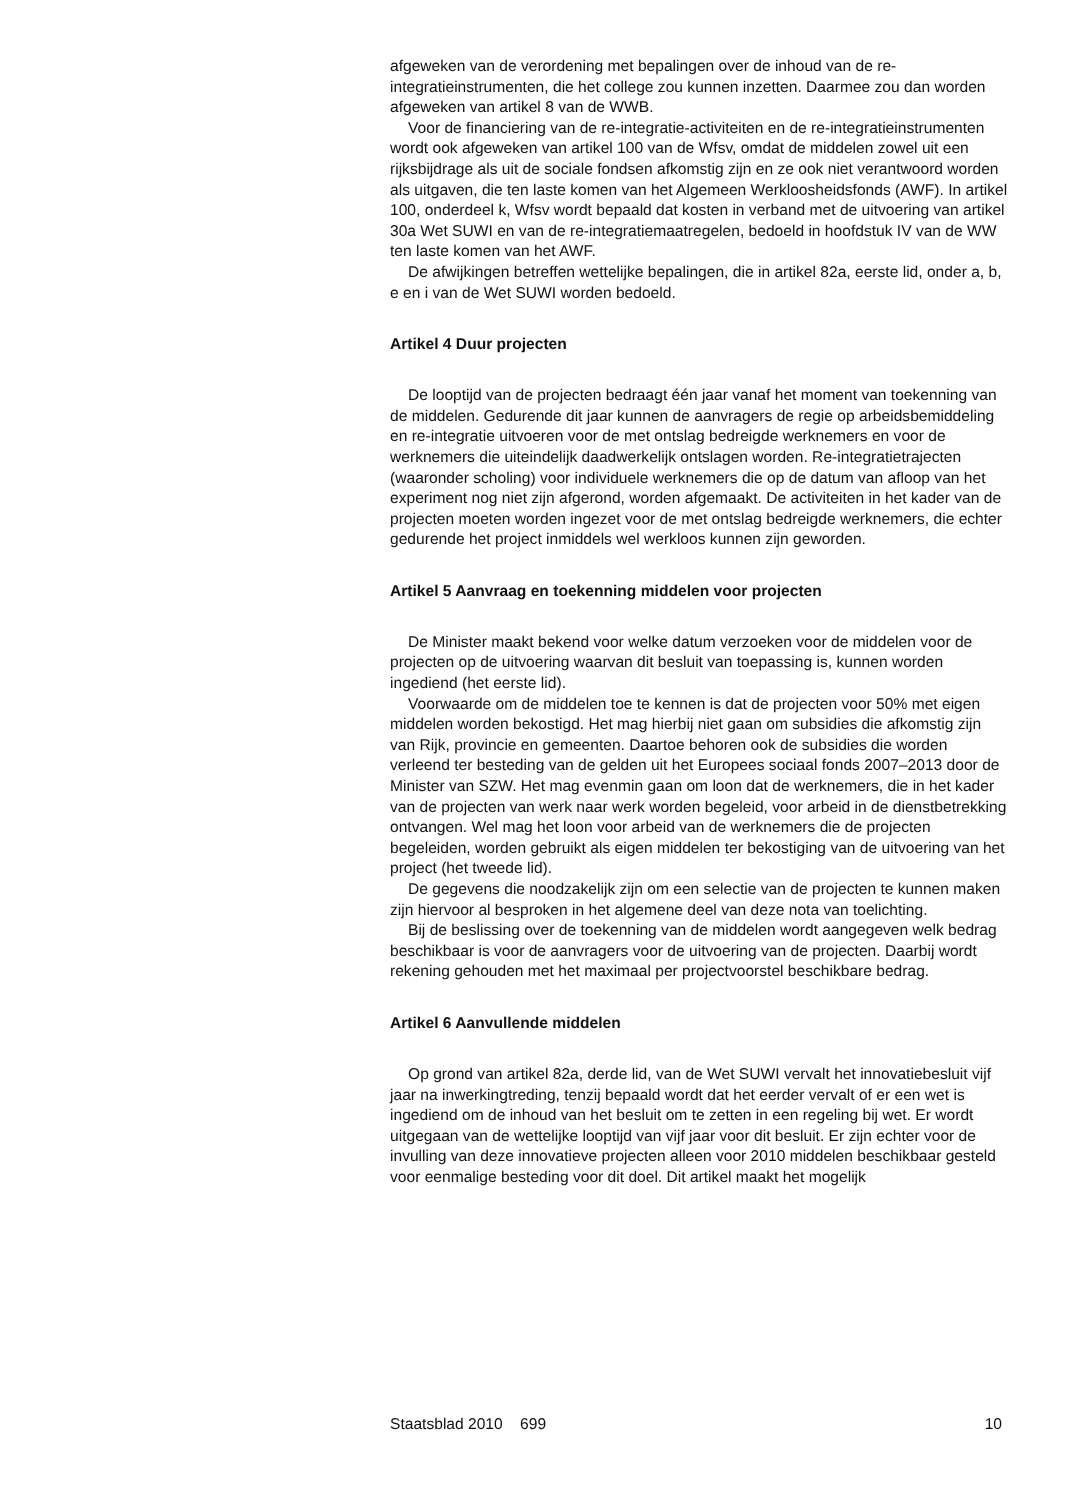afgeweken van de verordening met bepalingen over de inhoud van de re-integratieinstrumenten, die het college zou kunnen inzetten. Daarmee zou dan worden afgeweken van artikel 8 van de WWB.
Voor de financiering van de re-integratie-activiteiten en de re-integratieinstrumenten wordt ook afgeweken van artikel 100 van de Wfsv, omdat de middelen zowel uit een rijksbijdrage als uit de sociale fondsen afkomstig zijn en ze ook niet verantwoord worden als uitgaven, die ten laste komen van het Algemeen Werkloosheidsfonds (AWF). In artikel 100, onderdeel k, Wfsv wordt bepaald dat kosten in verband met de uitvoering van artikel 30a Wet SUWI en van de re-integratiemaatregelen, bedoeld in hoofdstuk IV van de WW ten laste komen van het AWF.
De afwijkingen betreffen wettelijke bepalingen, die in artikel 82a, eerste lid, onder a, b, e en i van de Wet SUWI worden bedoeld.
Artikel 4 Duur projecten
De looptijd van de projecten bedraagt één jaar vanaf het moment van toekenning van de middelen. Gedurende dit jaar kunnen de aanvragers de regie op arbeidsbemiddeling en re-integratie uitvoeren voor de met ontslag bedreigde werknemers en voor de werknemers die uiteindelijk daadwerkelijk ontslagen worden. Re-integratietrajecten (waaronder scholing) voor individuele werknemers die op de datum van afloop van het experiment nog niet zijn afgerond, worden afgemaakt. De activiteiten in het kader van de projecten moeten worden ingezet voor de met ontslag bedreigde werknemers, die echter gedurende het project inmiddels wel werkloos kunnen zijn geworden.
Artikel 5 Aanvraag en toekenning middelen voor projecten
De Minister maakt bekend voor welke datum verzoeken voor de middelen voor de projecten op de uitvoering waarvan dit besluit van toepassing is, kunnen worden ingediend (het eerste lid).
Voorwaarde om de middelen toe te kennen is dat de projecten voor 50% met eigen middelen worden bekostigd. Het mag hierbij niet gaan om subsidies die afkomstig zijn van Rijk, provincie en gemeenten. Daartoe behoren ook de subsidies die worden verleend ter besteding van de gelden uit het Europees sociaal fonds 2007–2013 door de Minister van SZW. Het mag evenmin gaan om loon dat de werknemers, die in het kader van de projecten van werk naar werk worden begeleid, voor arbeid in de dienstbetrekking ontvangen. Wel mag het loon voor arbeid van de werknemers die de projecten begeleiden, worden gebruikt als eigen middelen ter bekostiging van de uitvoering van het project (het tweede lid).
De gegevens die noodzakelijk zijn om een selectie van de projecten te kunnen maken zijn hiervoor al besproken in het algemene deel van deze nota van toelichting.
Bij de beslissing over de toekenning van de middelen wordt aangegeven welk bedrag beschikbaar is voor de aanvragers voor de uitvoering van de projecten. Daarbij wordt rekening gehouden met het maximaal per projectvoorstel beschikbare bedrag.
Artikel 6 Aanvullende middelen
Op grond van artikel 82a, derde lid, van de Wet SUWI vervalt het innovatiebesluit vijf jaar na inwerkingtreding, tenzij bepaald wordt dat het eerder vervalt of er een wet is ingediend om de inhoud van het besluit om te zetten in een regeling bij wet. Er wordt uitgegaan van de wettelijke looptijd van vijf jaar voor dit besluit. Er zijn echter voor de invulling van deze innovatieve projecten alleen voor 2010 middelen beschikbaar gesteld voor eenmalige besteding voor dit doel. Dit artikel maakt het mogelijk
Staatsblad 2010 699 10